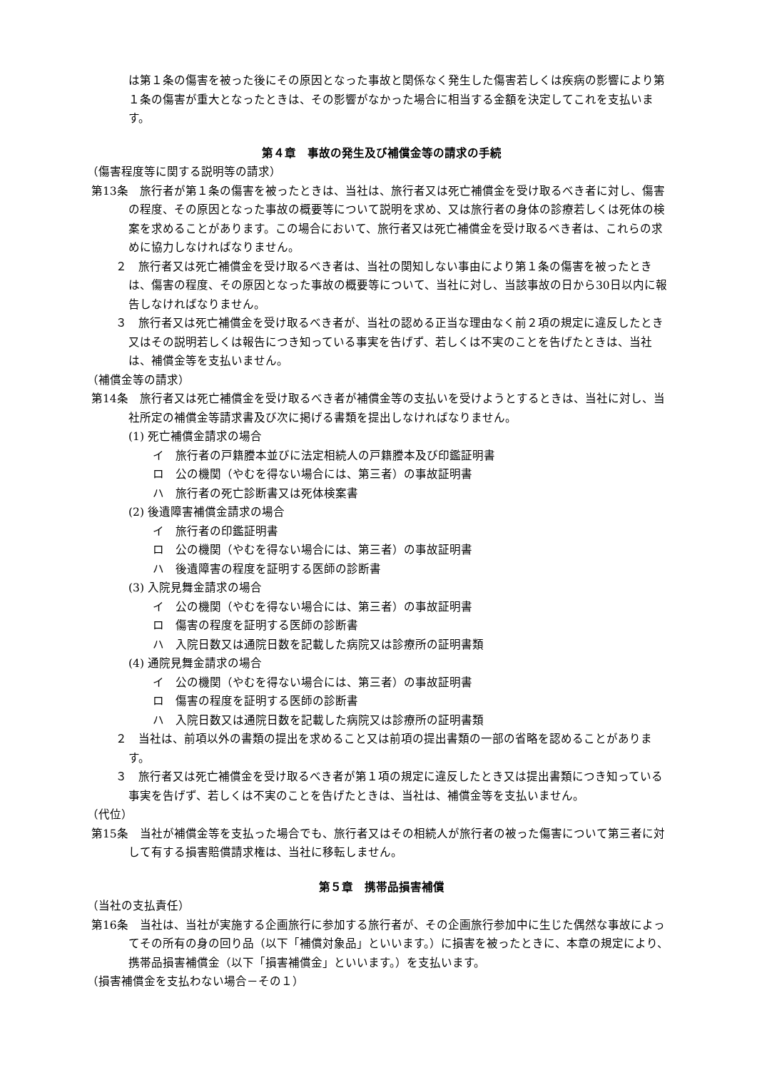は第１条の傷害を被った後にその原因となった事故と関係なく発生した傷害若しくは疾病の影響により第１条の傷害が重大となったときは、その影響がなかった場合に相当する金額を決定してこれを支払います。
第４章　事故の発生及び補償金等の請求の手続
（傷害程度等に関する説明等の請求）
第13条　旅行者が第１条の傷害を被ったときは、当社は、旅行者又は死亡補償金を受け取るべき者に対し、傷害の程度、その原因となった事故の概要等について説明を求め、又は旅行者の身体の診療若しくは死体の検案を求めることがあります。この場合において、旅行者又は死亡補償金を受け取るべき者は、これらの求めに協力しなければなりません。
２　旅行者又は死亡補償金を受け取るべき者は、当社の関知しない事由により第１条の傷害を被ったときは、傷害の程度、その原因となった事故の概要等について、当社に対し、当該事故の日から30日以内に報告しなければなりません。
３　旅行者又は死亡補償金を受け取るべき者が、当社の認める正当な理由なく前２項の規定に違反したとき又はその説明若しくは報告につき知っている事実を告げず、若しくは不実のことを告げたときは、当社は、補償金等を支払いません。
（補償金等の請求）
第14条　旅行者又は死亡補償金を受け取るべき者が補償金等の支払いを受けようとするときは、当社に対し、当社所定の補償金等請求書及び次に掲げる書類を提出しなければなりません。
(1) 死亡補償金請求の場合
イ　旅行者の戸籍謄本並びに法定相続人の戸籍謄本及び印鑑証明書
ロ　公の機関（やむを得ない場合には、第三者）の事故証明書
ハ　旅行者の死亡診断書又は死体検案書
(2) 後遺障害補償金請求の場合
イ　旅行者の印鑑証明書
ロ　公の機関（やむを得ない場合には、第三者）の事故証明書
ハ　後遺障害の程度を証明する医師の診断書
(3) 入院見舞金請求の場合
イ　公の機関（やむを得ない場合には、第三者）の事故証明書
ロ　傷害の程度を証明する医師の診断書
ハ　入院日数又は通院日数を記載した病院又は診療所の証明書類
(4) 通院見舞金請求の場合
イ　公の機関（やむを得ない場合には、第三者）の事故証明書
ロ　傷害の程度を証明する医師の診断書
ハ　入院日数又は通院日数を記載した病院又は診療所の証明書類
２　当社は、前項以外の書類の提出を求めること又は前項の提出書類の一部の省略を認めることがあります。
３　旅行者又は死亡補償金を受け取るべき者が第１項の規定に違反したとき又は提出書類につき知っている事実を告げず、若しくは不実のことを告げたときは、当社は、補償金等を支払いません。
（代位）
第15条　当社が補償金等を支払った場合でも、旅行者又はその相続人が旅行者の被った傷害について第三者に対して有する損害賠償請求権は、当社に移転しません。
第５章　携帯品損害補償
（当社の支払責任）
第16条　当社は、当社が実施する企画旅行に参加する旅行者が、その企画旅行参加中に生じた偶然な事故によってその所有の身の回り品（以下「補償対象品」といいます。）に損害を被ったときに、本章の規定により、携帯品損害補償金（以下「損害補償金」といいます。）を支払います。
（損害補償金を支払わない場合－その１）